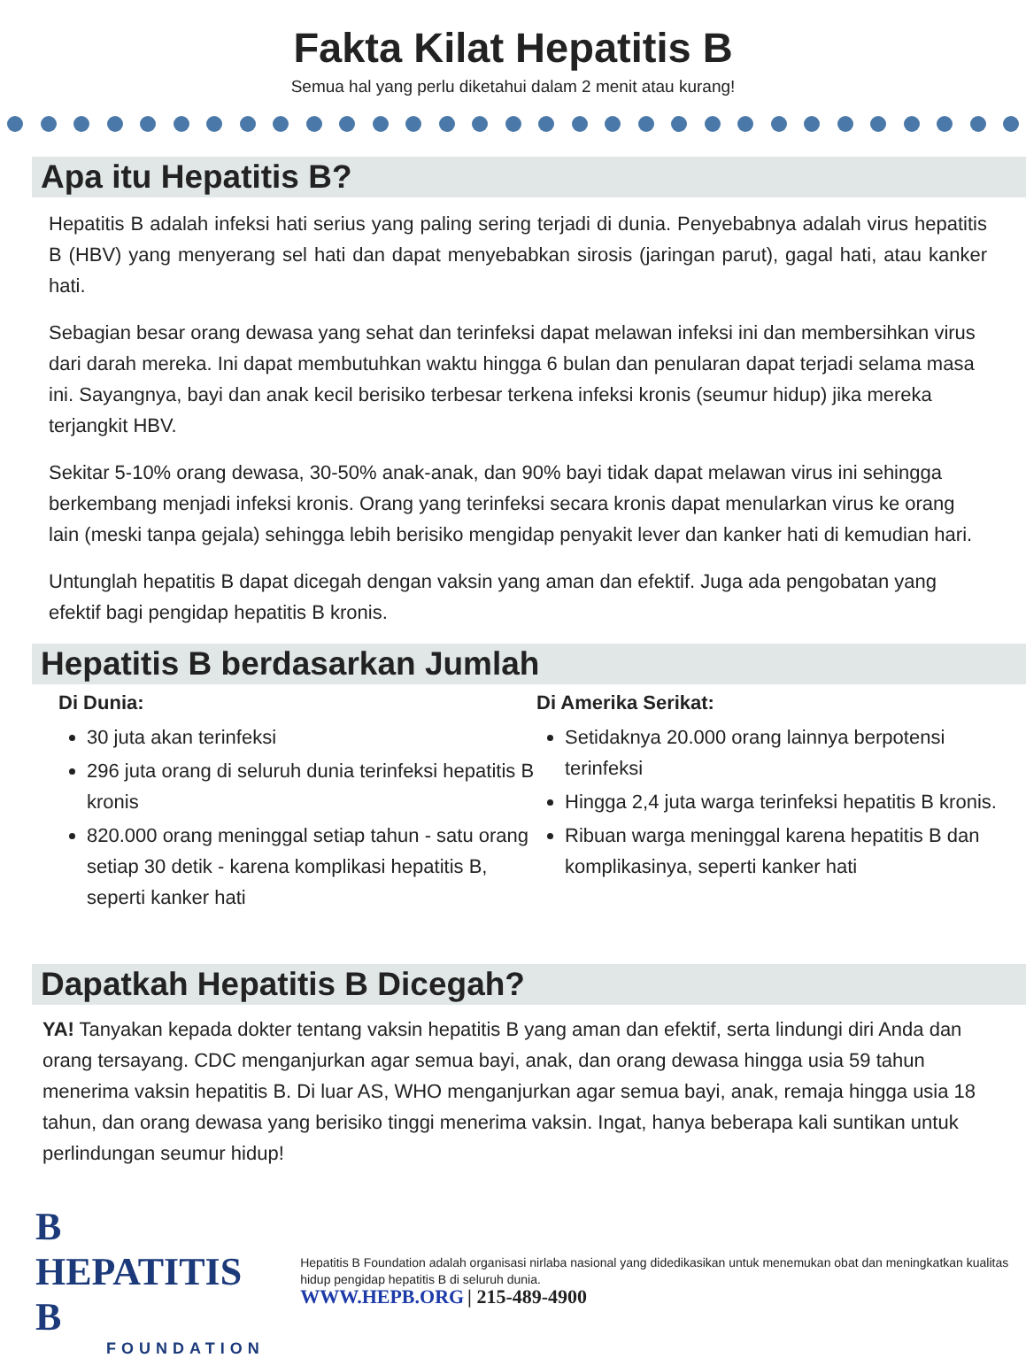Fakta Kilat Hepatitis B
Semua hal yang perlu diketahui dalam 2 menit atau kurang!
Apa itu Hepatitis B?
Hepatitis B adalah infeksi hati serius yang paling sering terjadi di dunia. Penyebabnya adalah virus hepatitis B (HBV) yang menyerang sel hati dan dapat menyebabkan sirosis (jaringan parut), gagal hati, atau kanker hati.
Sebagian besar orang dewasa yang sehat dan terinfeksi dapat melawan infeksi ini dan membersihkan virus dari darah mereka. Ini dapat membutuhkan waktu hingga 6 bulan dan penularan dapat terjadi selama masa ini. Sayangnya, bayi dan anak kecil berisiko terbesar terkena infeksi kronis (seumur hidup) jika mereka terjangkit HBV.
Sekitar 5-10% orang dewasa, 30-50% anak-anak, dan 90% bayi tidak dapat melawan virus ini sehingga berkembang menjadi infeksi kronis. Orang yang terinfeksi secara kronis dapat menularkan virus ke orang lain (meski tanpa gejala) sehingga lebih berisiko mengidap penyakit lever dan kanker hati di kemudian hari.
Untunglah hepatitis B dapat dicegah dengan vaksin yang aman dan efektif. Juga ada pengobatan yang efektif bagi pengidap hepatitis B kronis.
Hepatitis B berdasarkan Jumlah
Di Dunia:
30 juta akan terinfeksi
296 juta orang di seluruh dunia terinfeksi hepatitis B kronis
820.000 orang meninggal setiap tahun - satu orang setiap 30 detik - karena komplikasi hepatitis B, seperti kanker hati
Di Amerika Serikat:
Setidaknya 20.000 orang lainnya berpotensi terinfeksi
Hingga 2,4 juta warga terinfeksi hepatitis B kronis.
Ribuan warga meninggal karena hepatitis B dan komplikasinya, seperti kanker hati
Dapatkah Hepatitis B Dicegah?
YA! Tanyakan kepada dokter tentang vaksin hepatitis B yang aman dan efektif, serta lindungi diri Anda dan orang tersayang. CDC menganjurkan agar semua bayi, anak, dan orang dewasa hingga usia 59 tahun menerima vaksin hepatitis B. Di luar AS, WHO menganjurkan agar semua bayi, anak, remaja hingga usia 18 tahun, dan orang dewasa yang berisiko tinggi menerima vaksin. Ingat, hanya beberapa kali suntikan untuk perlindungan seumur hidup!
B HEPATITIS B
FOUNDATION
Hepatitis B Foundation adalah organisasi nirlaba nasional yang didedikasikan untuk menemukan obat dan meningkatkan kualitas hidup pengidap hepatitis B di seluruh dunia.
WWW.HEPB.ORG | 215-489-4900